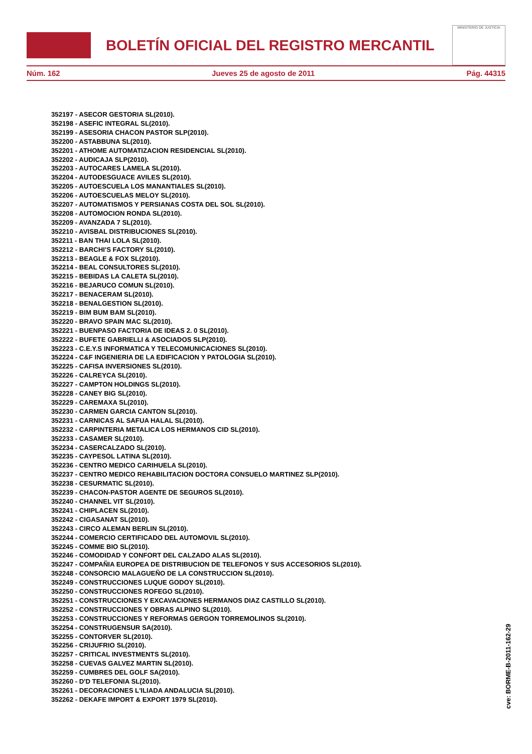BOLETÍN OFICIAL DEL REGISTRO MERCANTIL
MINISTERIO DE JUSTICIA
Núm. 162 Jueves 25 de agosto de 2011 Pág. 44315
352197 - ASECOR GESTORIA SL(2010).
352198 - ASEFIC INTEGRAL SL(2010).
352199 - ASESORIA CHACON PASTOR SLP(2010).
352200 - ASTABBUNA SL(2010).
352201 - ATHOME AUTOMATIZACION RESIDENCIAL SL(2010).
352202 - AUDICAJA SLP(2010).
352203 - AUTOCARES LAMELA SL(2010).
352204 - AUTODESGUACE AVILES SL(2010).
352205 - AUTOESCUELA LOS MANANTIALES SL(2010).
352206 - AUTOESCUELAS MELOY SL(2010).
352207 - AUTOMATISMOS Y PERSIANAS COSTA DEL SOL SL(2010).
352208 - AUTOMOCION RONDA SL(2010).
352209 - AVANZADA 7 SL(2010).
352210 - AVISBAL DISTRIBUCIONES SL(2010).
352211 - BAN THAI LOLA SL(2010).
352212 - BARCHI'S FACTORY SL(2010).
352213 - BEAGLE & FOX SL(2010).
352214 - BEAL CONSULTORES SL(2010).
352215 - BEBIDAS LA CALETA SL(2010).
352216 - BEJARUCO COMUN SL(2010).
352217 - BENACERAM SL(2010).
352218 - BENALGESTION SL(2010).
352219 - BIM BUM BAM SL(2010).
352220 - BRAVO SPAIN MAC SL(2010).
352221 - BUENPASO FACTORIA DE IDEAS 2. 0 SL(2010).
352222 - BUFETE GABRIELLI & ASOCIADOS SLP(2010).
352223 - C.E.Y.S INFORMATICA Y TELECOMUNICACIONES SL(2010).
352224 - C&F INGENIERIA DE LA EDIFICACION Y PATOLOGIA SL(2010).
352225 - CAFISA INVERSIONES SL(2010).
352226 - CALREYCA SL(2010).
352227 - CAMPTON HOLDINGS SL(2010).
352228 - CANEY BIG SL(2010).
352229 - CAREMAXA SL(2010).
352230 - CARMEN GARCIA CANTON SL(2010).
352231 - CARNICAS AL SAFUA HALAL SL(2010).
352232 - CARPINTERIA METALICA LOS HERMANOS CID SL(2010).
352233 - CASAMER SL(2010).
352234 - CASERCALZADO SL(2010).
352235 - CAYPESOL LATINA SL(2010).
352236 - CENTRO MEDICO CARIHUELA SL(2010).
352237 - CENTRO MEDICO REHABILITACION DOCTORA CONSUELO MARTINEZ SLP(2010).
352238 - CESURMATIC SL(2010).
352239 - CHACON-PASTOR AGENTE DE SEGUROS SL(2010).
352240 - CHANNEL VIT SL(2010).
352241 - CHIPLACEN SL(2010).
352242 - CIGASANAT SL(2010).
352243 - CIRCO ALEMAN BERLIN SL(2010).
352244 - COMERCIO CERTIFICADO DEL AUTOMOVIL SL(2010).
352245 - COMME BIO SL(2010).
352246 - COMODIDAD Y CONFORT DEL CALZADO ALAS SL(2010).
352247 - COMPAÑIA EUROPEA DE DISTRIBUCION DE TELEFONOS Y SUS ACCESORIOS SL(2010).
352248 - CONSORCIO MALAGUEÑO DE LA CONSTRUCCION SL(2010).
352249 - CONSTRUCCIONES LUQUE GODOY SL(2010).
352250 - CONSTRUCCIONES ROFEGO SL(2010).
352251 - CONSTRUCCIONES Y EXCAVACIONES HERMANOS DIAZ CASTILLO SL(2010).
352252 - CONSTRUCCIONES Y OBRAS ALPINO SL(2010).
352253 - CONSTRUCCIONES Y REFORMAS GERGON TORREMOLINOS SL(2010).
352254 - CONSTRUGENSUR SA(2010).
352255 - CONTORVER SL(2010).
352256 - CRIJUFRIO SL(2010).
352257 - CRITICAL INVESTMENTS SL(2010).
352258 - CUEVAS GALVEZ MARTIN SL(2010).
352259 - CUMBRES DEL GOLF SA(2010).
352260 - D'D TELEFONIA SL(2010).
352261 - DECORACIONES L'ILIADA ANDALUCIA SL(2010).
352262 - DEKAFE IMPORT & EXPORT 1979 SL(2010).
cve: BORME-B-2011-162-29